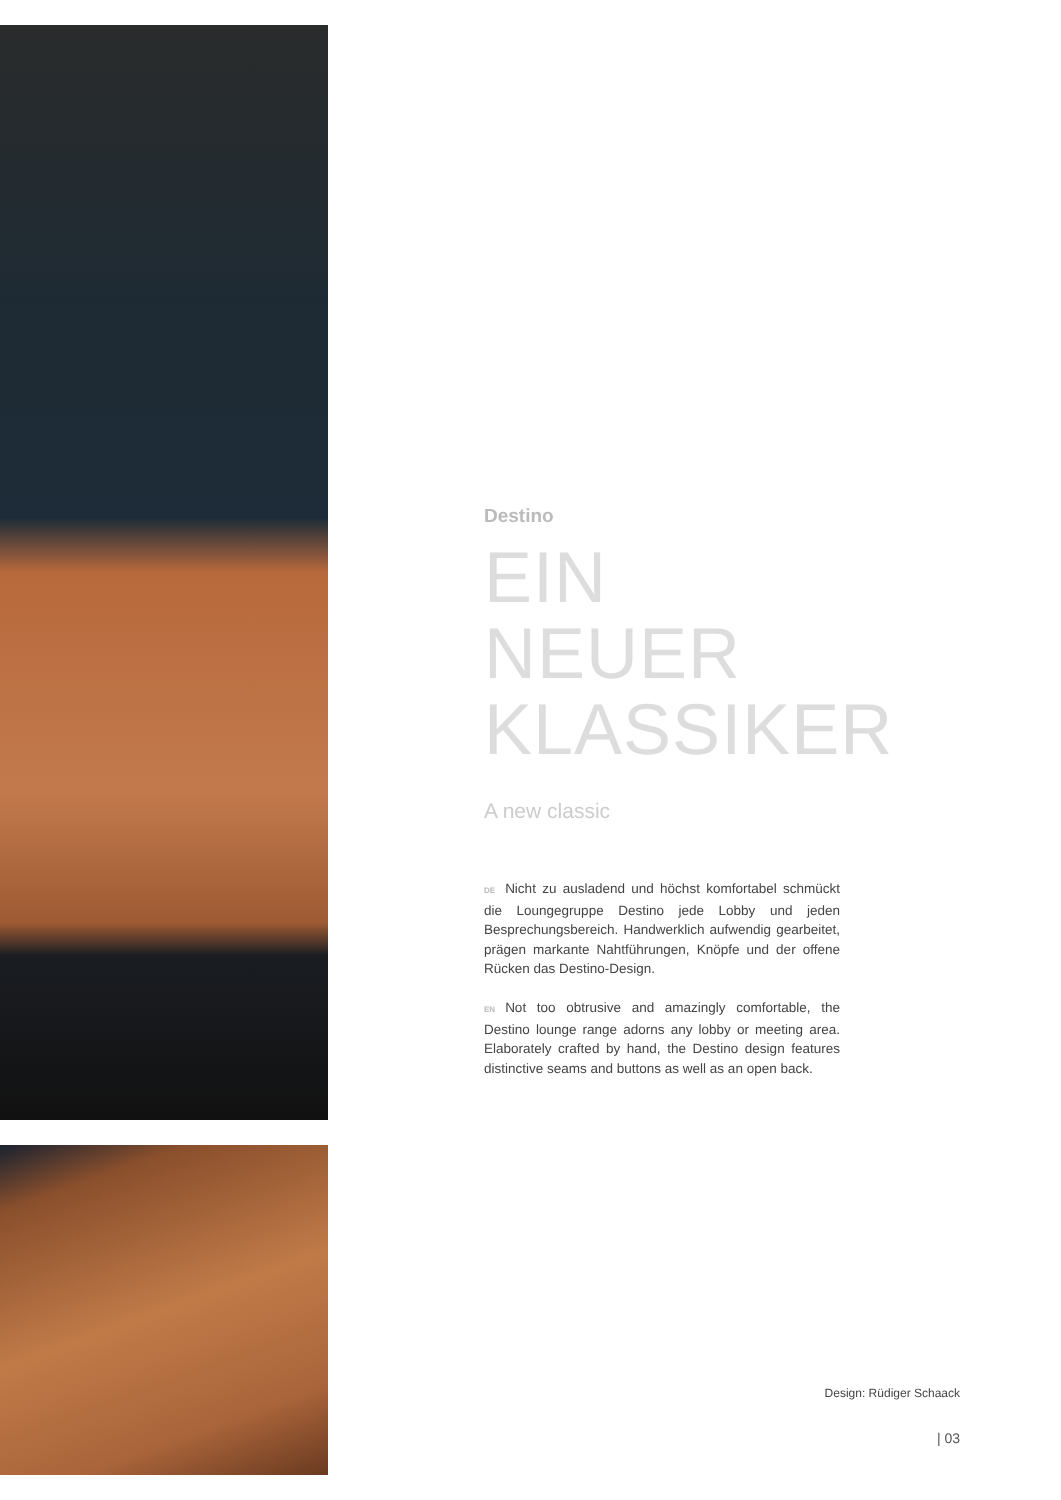Destino
EIN NEUER KLASSIKER
A new classic
DE Nicht zu ausladend und höchst komfortabel schmückt die Loungegruppe Destino jede Lobby und jeden Besprechungsbereich. Handwerklich aufwendig gearbeitet, prägen markante Nahtführungen, Knöpfe und der offene Rücken das Destino-Design.
EN Not too obtrusive and amazingly comfortable, the Destino lounge range adorns any lobby or meeting area. Elaborately crafted by hand, the Destino design features distinctive seams and buttons as well as an open back.
Design: Rüdiger Schaack
| 03